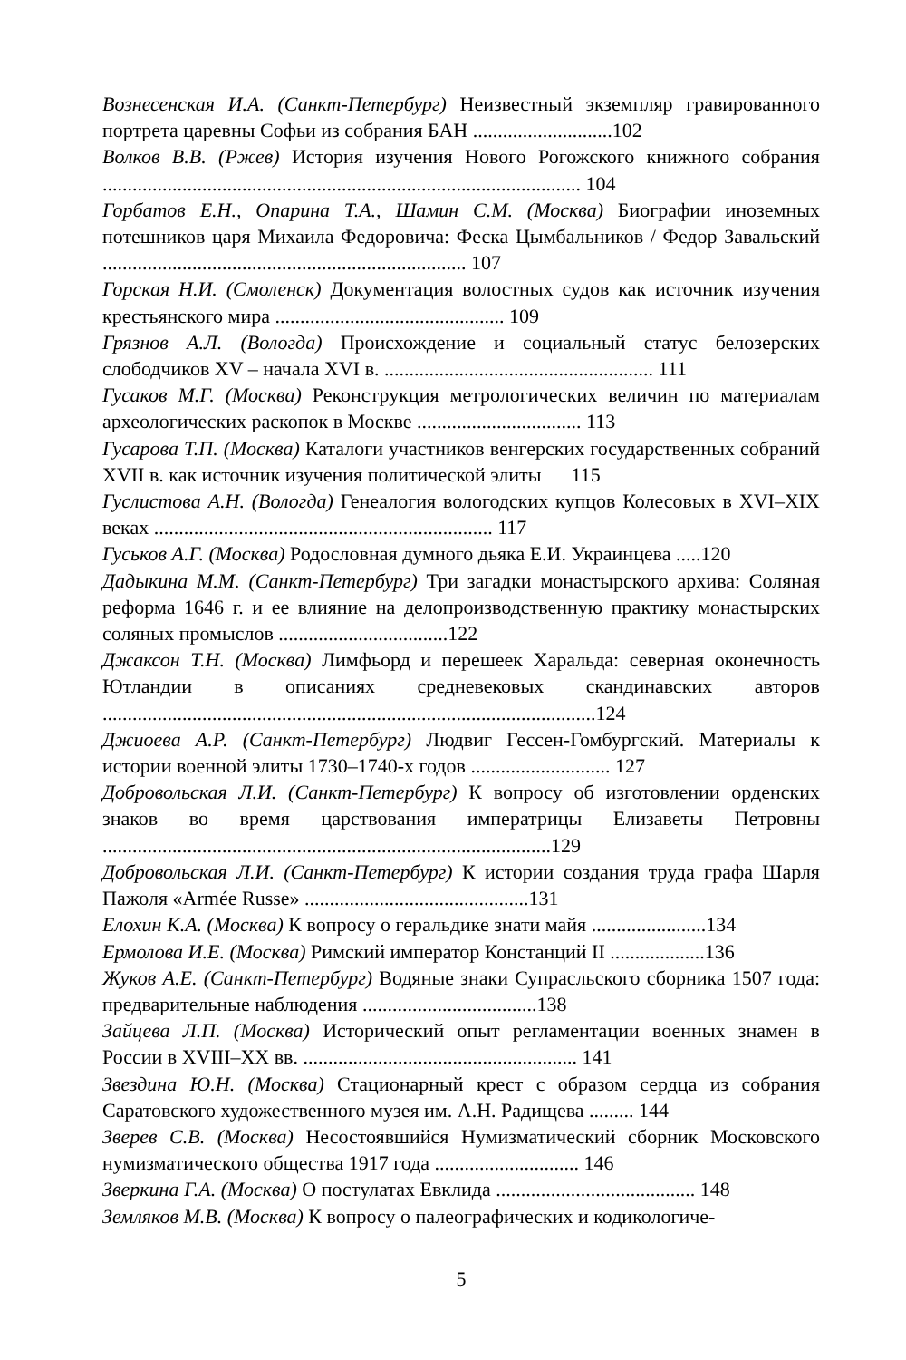Вознесенская И.А. (Санкт-Петербург) Неизвестный экземпляр гравированного портрета царевны Софьи из собрания БАН ............................102
Волков В.В. (Ржев) История изучения Нового Рогожского книжного собрания ................................................................................................ 104
Горбатов Е.Н., Опарина Т.А., Шамин С.М. (Москва) Биографии иноземных потешников царя Михаила Федоровича: Феска Цымбальников / Федор Завальский ......................................................................... 107
Горская Н.И. (Смоленск) Документация волостных судов как источник изучения крестьянского мира .............................................. 109
Грязнов А.Л. (Вологда) Происхождение и социальный статус белозерских слободчиков XV – начала XVI в. ...................................................... 111
Гусаков М.Г. (Москва) Реконструкция метрологических величин по материалам археологических раскопок в Москве ................................. 113
Гусарова Т.П. (Москва) Каталоги участников венгерских государственных собраний XVII в. как источник изучения политической элиты 115
Гуслистова А.Н. (Вологда) Генеалогия вологодских купцов Колесовых в XVI–XIX веках .................................................................... 117
Гуськов А.Г. (Москва) Родословная думного дьяка Е.И. Украинцева .....120
Дадыкина М.М. (Санкт-Петербург) Три загадки монастырского архива: Соляная реформа 1646 г. и ее влияние на делопроизводственную практику монастырских соляных промыслов ..................................122
Джаксон Т.Н. (Москва) Лимфьорд и перешеек Харальда: северная оконечность Ютландии в описаниях средневековых скандинавских авторов ...................................................................................................124
Джиоева А.Р. (Санкт-Петербург) Людвиг Гессен-Гомбургский. Материалы к истории военной элиты 1730–1740-х годов ............................ 127
Добровольская Л.И. (Санкт-Петербург) К вопросу об изготовлении орденских знаков во время царствования императрицы Елизаветы Петровны ..........................................................................................129
Добровольская Л.И. (Санкт-Петербург) К истории создания труда графа Шарля Пажоля «Armée Russe» .............................................131
Елохин К.А. (Москва) К вопросу о геральдике знати майя .......................134
Ермолова И.Е. (Москва) Римский император Констанций II ...................136
Жуков А.Е. (Санкт-Петербург) Водяные знаки Супрасльского сборника 1507 года: предварительные наблюдения ...................................138
Зайцева Л.П. (Москва) Исторический опыт регламентации военных знамен в России в XVIII–XX вв. ....................................................... 141
Звездина Ю.Н. (Москва) Стационарный крест с образом сердца из собрания Саратовского художественного музея им. А.Н. Радищева ......... 144
Зверев С.В. (Москва) Несостоявшийся Нумизматический сборник Московского нумизматического общества 1917 года ............................. 146
Зверкина Г.А. (Москва) О постулатах Евклида ........................................ 148
Земляков М.В. (Москва) К вопросу о палеографических и кодикологиче-
5